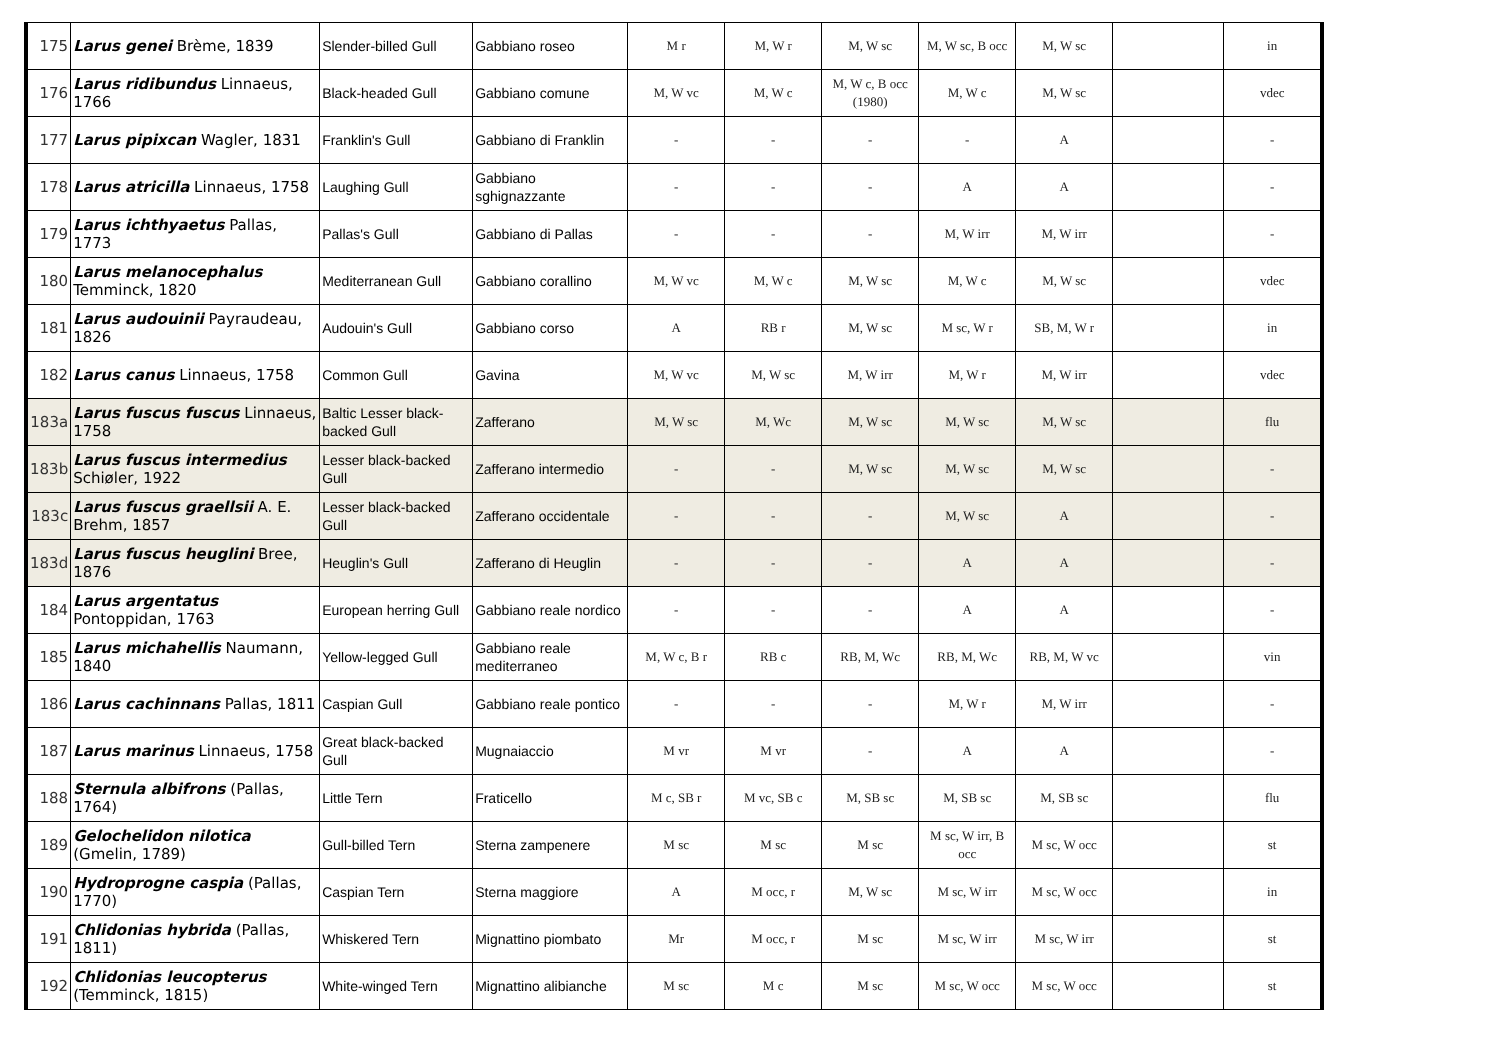| 175 | Larus genei Brème, 1839 | Slender-billed Gull | Gabbiano roseo | M r | M, W r | M, W sc | M, W sc, B occ | M, W sc | | in |
| 176 | Larus ridibundus Linnaeus, 1766 | Black-headed Gull | Gabbiano comune | M, W vc | M, W c | M, W c, B occ (1980) | M, W c | M, W sc | | vdec |
| 177 | Larus pipixcan Wagler, 1831 | Franklin's Gull | Gabbiano di Franklin | - | - | - | - | A | | - |
| 178 | Larus atricilla Linnaeus, 1758 | Laughing Gull | Gabbiano sghignazzante | - | - | - | A | A | | - |
| 179 | Larus ichthyaetus Pallas, 1773 | Pallas's Gull | Gabbiano di Pallas | - | - | - | M, W irr | M, W irr | | - |
| 180 | Larus melanocephalus Temminck, 1820 | Mediterranean Gull | Gabbiano corallino | M, W vc | M, W c | M, W sc | M, W c | M, W sc | | vdec |
| 181 | Larus audouinii Payraudeau, 1826 | Audouin's Gull | Gabbiano corso | A | RB r | M, W sc | M sc, W r | SB, M, W r | | in |
| 182 | Larus canus Linnaeus, 1758 | Common Gull | Gavina | M, W vc | M, W sc | M, W irr | M, W r | M, W irr | | vdec |
| 183a | Larus fuscus fuscus Linnaeus, 1758 | Baltic Lesser black-backed Gull | Zafferano | M, W sc | M, Wc | M, W sc | M, W sc | M, W sc | | flu |
| 183b | Larus fuscus intermedius Schiøler, 1922 | Lesser black-backed Gull | Zafferano intermedio | - | - | M, W sc | M, W sc | M, W sc | | - |
| 183c | Larus fuscus graellsii A. E. Brehm, 1857 | Lesser black-backed Gull | Zafferano occidentale | - | - | - | M, W sc | A | | - |
| 183d | Larus fuscus heuglini Bree, 1876 | Heuglin's Gull | Zafferano di Heuglin | - | - | - | A | A | | - |
| 184 | Larus argentatus Pontoppidan, 1763 | European herring Gull | Gabbiano reale nordico | - | - | - | A | A | | - |
| 185 | Larus michahellis Naumann, 1840 | Yellow-legged Gull | Gabbiano reale mediterraneo | M, W c, B r | RB c | RB, M, Wc | RB, M, Wc | RB, M, W vc | | vin |
| 186 | Larus cachinnans Pallas, 1811 | Caspian Gull | Gabbiano reale pontico | - | - | - | M, W r | M, W irr | | - |
| 187 | Larus marinus Linnaeus, 1758 | Great black-backed Gull | Mugnaiaccio | M vr | M vr | - | A | A | | - |
| 188 | Sternula albifrons (Pallas, 1764) | Little Tern | Fraticello | M c, SB r | M vc, SB c | M, SB sc | M, SB sc | M, SB sc | | flu |
| 189 | Gelochelidon nilotica (Gmelin, 1789) | Gull-billed Tern | Sterna zampenere | M sc | M sc | M sc | M sc, W irr, B occ | M sc, W occ | | st |
| 190 | Hydroprogne caspia (Pallas, 1770) | Caspian Tern | Sterna maggiore | A | M occ, r | M, W sc | M sc, W irr | M sc, W occ | | in |
| 191 | Chlidonias hybrida (Pallas, 1811) | Whiskered Tern | Mignattino piombato | Mr | M occ, r | M sc | M sc, W irr | M sc, W irr | | st |
| 192 | Chlidonias leucopterus (Temminck, 1815) | White-winged Tern | Mignattino alibianche | M sc | M c | M sc | M sc, W occ | M sc, W occ | | st |